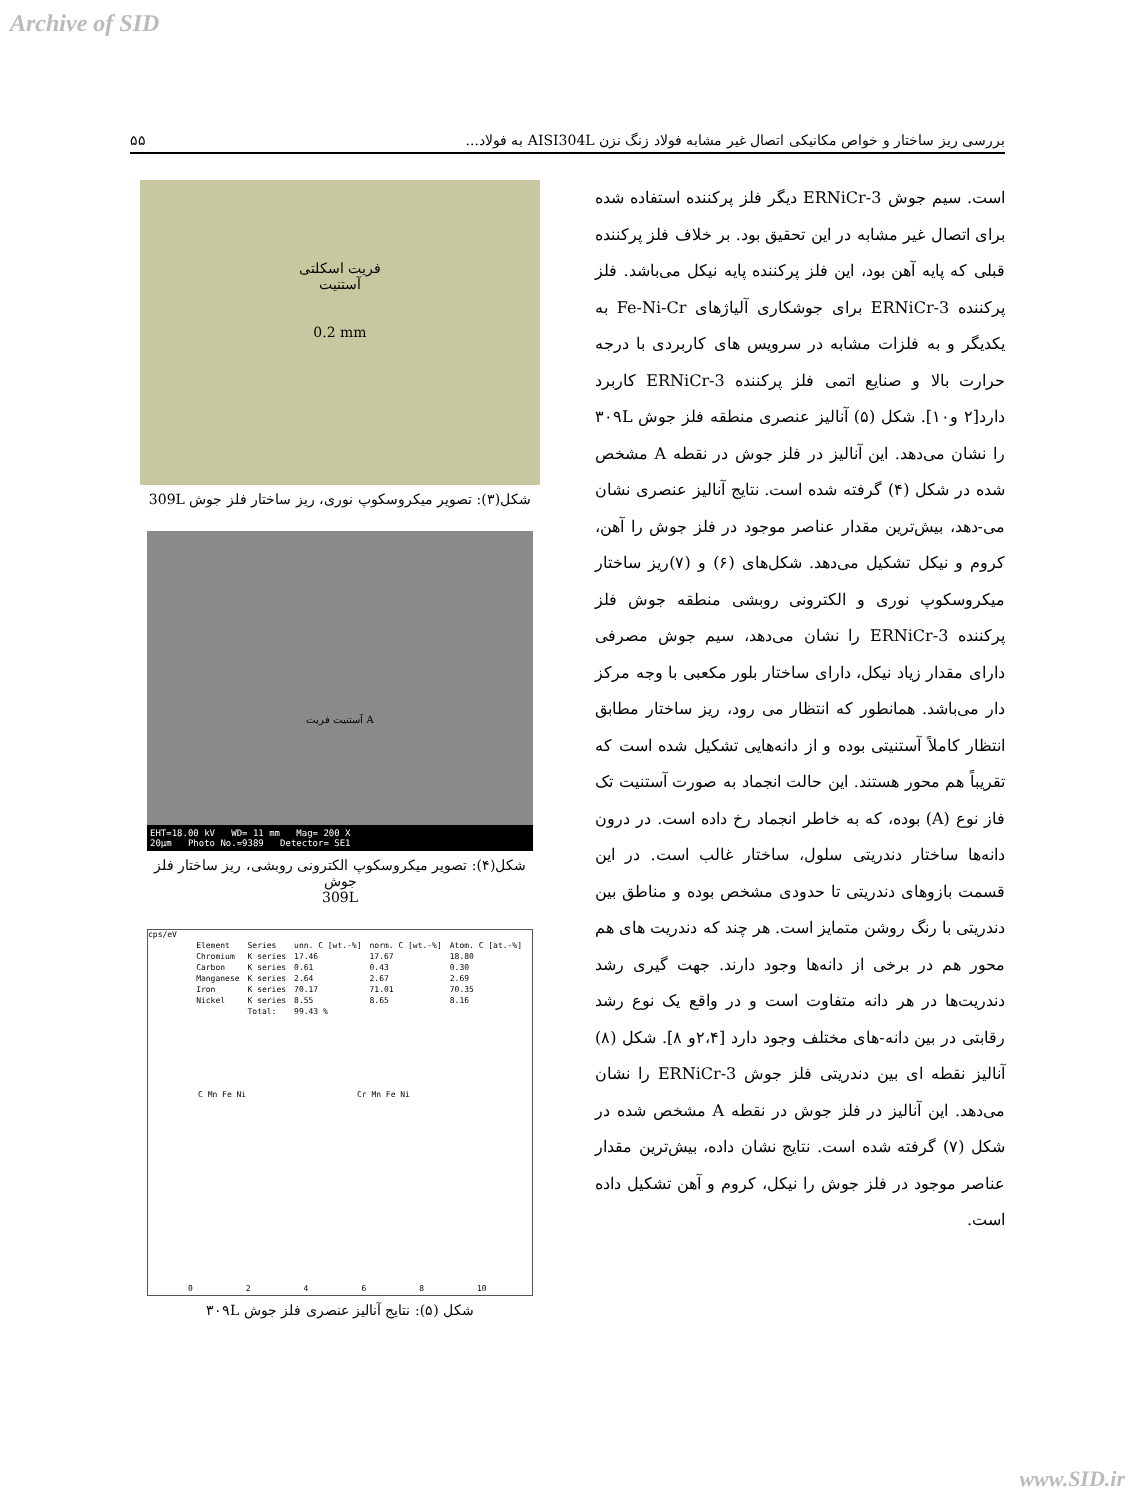Archive of SID
بررسی ریز ساختار و خواص مکانیکی اتصال غیر مشابه فولاد زنگ نزن AISI304L به فولاد... ۵۵
است. سیم جوش ERNiCr-3 دیگر فلز پرکننده استفاده شده برای اتصال غیر مشابه در این تحقیق بود. بر خلاف فلز پرکننده قبلی که پایه آهن بود، این فلز پرکننده پایه نیکل می‌باشد. فلز پرکننده ERNiCr-3 برای جوشکاری آلیاژهای Fe-Ni-Cr به یکدیگر و به فلزات مشابه در سرویس های کاربردی با درجه حرارت بالا و صنایع اتمی فلز پرکننده ERNiCr-3 کاربرد دارد[۲ و۱۰]. شکل (۵) آنالیز عنصری منطقه فلز جوش ۳۰۹L را نشان می‌دهد. این آنالیز در فلز جوش در نقطه A مشخص شده در شکل (۴) گرفته شده است. نتایج آنالیز عنصری نشان می-دهد، بیش‌ترین مقدار عناصر موجود در فلز جوش را آهن، کروم و نیکل تشکیل می‌دهد. شکل‌های (۶) و (۷)ریز ساختار میکروسکوپ نوری و الکترونی روبشی منطقه جوش فلز پرکننده ERNiCr-3 را نشان می‌دهد، سیم جوش مصرفی دارای مقدار زیاد نیکل، دارای ساختار بلور مکعبی با وجه مرکز دار می‌باشد. همانطور که انتظار می رود، ریز ساختار مطابق انتظار کاملاً آستنیتی بوده و از دانه‌هایی تشکیل شده است که تقریباً هم محور هستند. این حالت انجماد به صورت آستنیت تک فاز نوع (A) بوده، که به خاطر انجماد رخ داده است. در درون دانه‌ها ساختار دندریتی سلول، ساختار غالب است. در این قسمت بازوهای دندریتی تا حدودی مشخص بوده و مناطق بین دندریتی با رنگ روشن متمایز است. هر چند که دندریت های هم محور هم در برخی از دانه‌ها وجود دارند. جهت گیری رشد دندریت‌ها در هر دانه متفاوت است و در واقع یک نوع رشد رقابتی در بین دانه-های مختلف وجود دارد [۲،۴و ۸]. شکل (۸) آنالیز نقطه ای بین دندریتی فلز جوش ERNiCr-3 را نشان می‌دهد. این آنالیز در فلز جوش در نقطه A مشخص شده در شکل (۷) گرفته شده است. نتایج نشان داده، بیش‌ترین مقدار عناصر موجود در فلز جوش را نیکل، کروم و آهن تشکیل داده است.
فریت اسکلتی
آستنیت
0.2 mm
شکل(۳): تصویر میکروسکوپ نوری، ریز ساختار فلز جوش 309L
A آستنیت فریت
EHT=18.00 kV WD= 11 mm Mag= 200 X
20µm Photo No.=9389 Detector= SE1
شکل(۴): تصویر میکروسکوپ الکترونی روبشی، ریز ساختار فلز جوش
309L
cps/eV
| Element | Series | unn. C [wt.-%] | norm. C [wt.-%] | Atom. C [at.-%] |
| --- | --- | --- | --- | --- |
| Chromium | K series | 17.46 | 17.67 | 18.80 |
| Carbon | K series | 0.61 | 0.43 | 0.30 |
| Manganese | K series | 2.64 | 2.67 | 2.69 |
| Iron | K series | 70.17 | 71.01 | 70.35 |
| Nickel | K series | 8.55 | 8.65 | 8.16 |
| | Total: | 99.43 % | | |
C Mn Fe Ni Cr Mn Fe Ni
0 2 4 6 8 10
شکل (۵): نتایج آنالیز عنصری فلز جوش ۳۰۹L
www.SID.ir